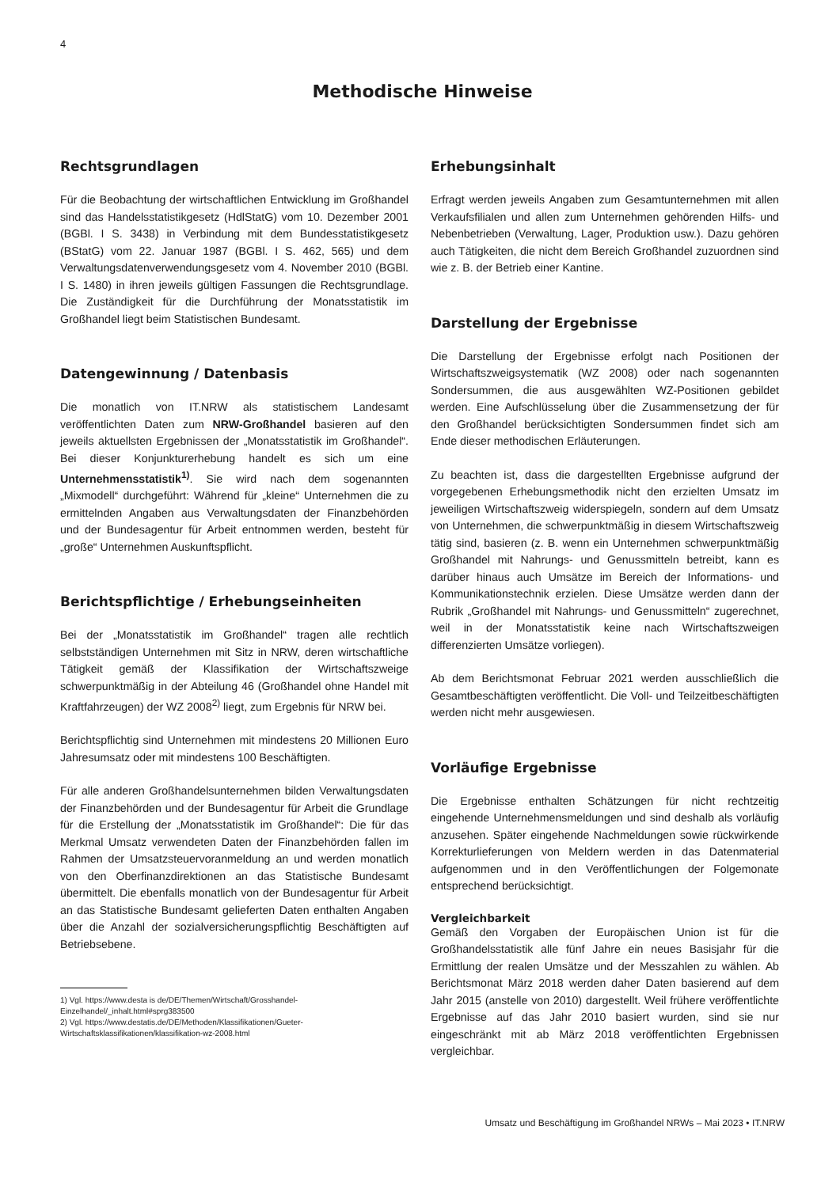4
Methodische Hinweise
Rechtsgrundlagen
Für die Beobachtung der wirtschaftlichen Entwicklung im Großhandel sind das Handelsstatistikgesetz (HdlStatG) vom 10. Dezember 2001 (BGBl. I S. 3438) in Verbindung mit dem Bundesstatistikgesetz (BStatG) vom 22. Januar 1987 (BGBl. I S. 462, 565) und dem Verwaltungsdatenverwendungsgesetz vom 4. November 2010 (BGBl. I S. 1480) in ihren jeweils gültigen Fassungen die Rechtsgrundlage. Die Zuständigkeit für die Durchführung der Monatsstatistik im Großhandel liegt beim Statistischen Bundesamt.
Datengewinnung / Datenbasis
Die monatlich von IT.NRW als statistischem Landesamt veröffentlichten Daten zum NRW-Großhandel basieren auf den jeweils aktuellsten Ergebnissen der „Monatsstatistik im Großhandel“. Bei dieser Konjunkturerhebung handelt es sich um eine Unternehmensstatistik<sup>1)</sup>. Sie wird nach dem sogenannten „Mixmodell“ durchgeführt: Während für „kleine“ Unternehmen die zu ermittelnden Angaben aus Verwaltungsdaten der Finanzbehörden und der Bundesagentur für Arbeit entnommen werden, besteht für „große“ Unternehmen Auskunftspflicht.
Berichtspflichtige / Erhebungseinheiten
Bei der „Monatsstatistik im Großhandel“ tragen alle rechtlich selbstständigen Unternehmen mit Sitz in NRW, deren wirtschaftliche Tätigkeit gemäß der Klassifikation der Wirtschaftszweige schwerpunktmäßig in der Abteilung 46 (Großhandel ohne Handel mit Kraftfahrzeugen) der WZ 2008<sup>2)</sup> liegt, zum Ergebnis für NRW bei.
Berichtspflichtig sind Unternehmen mit mindestens 20 Millionen Euro Jahresumsatz oder mit mindestens 100 Beschäftigten.
Für alle anderen Großhandelsunternehmen bilden Verwaltungsdaten der Finanzbehörden und der Bundesagentur für Arbeit die Grundlage für die Erstellung der „Monatsstatistik im Großhandel“: Die für das Merkmal Umsatz verwendeten Daten der Finanzbehörden fallen im Rahmen der Umsatzsteuervoranmeldung an und werden monatlich von den Oberfinanzdirektionen an das Statistische Bundesamt übermittelt. Die ebenfalls monatlich von der Bundesagentur für Arbeit an das Statistische Bundesamt gelieferten Daten enthalten Angaben über die Anzahl der sozialversicherungspflichtig Beschäftigten auf Betriebsebene.
1) Vgl. https://www.desta is de/DE/Themen/Wirtschaft/Grosshandel-Einzelhandel/_inhalt.html#sprg383500
2) Vgl. https://www.destatis.de/DE/Methoden/Klassifikationen/Gueter-Wirtschaftsklassifikationen/klassifikation-wz-2008.html
Erhebungsinhalt
Erfragt werden jeweils Angaben zum Gesamtunternehmen mit allen Verkaufsfilialen und allen zum Unternehmen gehörenden Hilfs- und Nebenbetrieben (Verwaltung, Lager, Produktion usw.). Dazu gehören auch Tätigkeiten, die nicht dem Bereich Großhandel zuzuordnen sind wie z. B. der Betrieb einer Kantine.
Darstellung der Ergebnisse
Die Darstellung der Ergebnisse erfolgt nach Positionen der Wirtschaftszweigsystematik (WZ 2008) oder nach sogenannten Sondersummen, die aus ausgewählten WZ-Positionen gebildet werden. Eine Aufschlüsselung über die Zusammensetzung der für den Großhandel berücksichtigten Sondersummen findet sich am Ende dieser methodischen Erläuterungen.
Zu beachten ist, dass die dargestellten Ergebnisse aufgrund der vorgegebenen Erhebungsmethodik nicht den erzielten Umsatz im jeweiligen Wirtschaftszweig widerspiegeln, sondern auf dem Umsatz von Unternehmen, die schwerpunktmäßig in diesem Wirtschaftszweig tätig sind, basieren (z. B. wenn ein Unternehmen schwerpunktmäßig Großhandel mit Nahrungs- und Genussmitteln betreibt, kann es darüber hinaus auch Umsätze im Bereich der Informations- und Kommunikationstechnik erzielen. Diese Umsätze werden dann der Rubrik „Großhandel mit Nahrungs- und Genussmitteln“ zugerechnet, weil in der Monatsstatistik keine nach Wirtschaftszweigen differenzierten Umsätze vorliegen).
Ab dem Berichtsmonat Februar 2021 werden ausschließlich die Gesamtbeschäftigten veröffentlicht. Die Voll- und Teilzeitbeschäftigten werden nicht mehr ausgewiesen.
Vorläufige Ergebnisse
Die Ergebnisse enthalten Schätzungen für nicht rechtzeitig eingehende Unternehmensmeldungen und sind deshalb als vorläufig anzusehen. Später eingehende Nachmeldungen sowie rückwirkende Korrekturlieferungen von Meldern werden in das Datenmaterial aufgenommen und in den Veröffentlichungen der Folgemonate entsprechend berücksichtigt.
Vergleichbarkeit
Gemäß den Vorgaben der Europäischen Union ist für die Großhandelsstatistik alle fünf Jahre ein neues Basisjahr für die Ermittlung der realen Umsätze und der Messzahlen zu wählen. Ab Berichtsmonat März 2018 werden daher Daten basierend auf dem Jahr 2015 (anstelle von 2010) dargestellt. Weil frühere veröffentlichte Ergebnisse auf das Jahr 2010 basiert wurden, sind sie nur eingeschränkt mit ab März 2018 veröffentlichten Ergebnissen vergleichbar.
Umsatz und Beschäftigung im Großhandel NRWs – Mai 2023 • IT.NRW